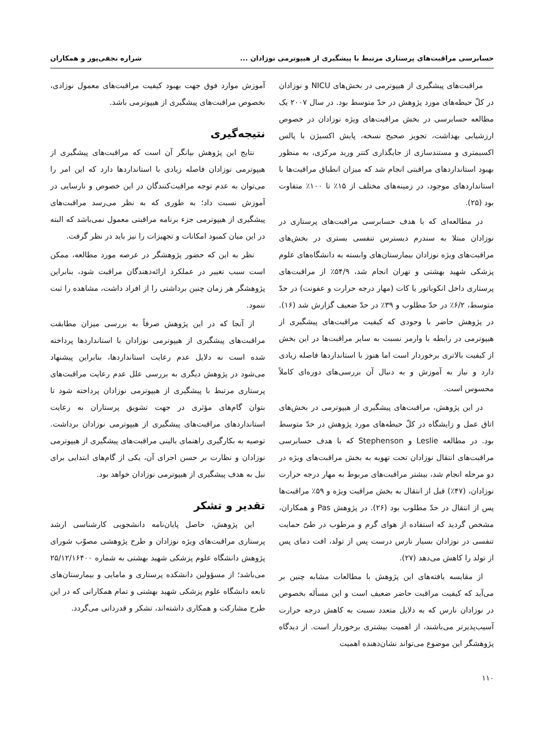حسابرسی مراقبت‌های پرستاری مرتبط با پیشگیری از هیپوترمی نوزادان ... شراره نجفی‌پور و همکاران
مراقبت‌های پیشگیری از هیپوترمی در بخش‌های NICU و نوزادان در کلّ حیطه‌های مورد پژوهش در حدّ متوسط بود. در سال ۲۰۰۷ یک مطالعه حسابرسی در بخش مراقبت‌های ویژه نوزادان در خصوص ارزشیابی بهداشت، تجویز صحیح نسخه، پایش اکسیژن با پالس اکسیمتری و مستندسازی از جایگذاری کتتر ورید مرکزی، به منظور بهبود استانداردهای مراقبتی انجام شد که میزان انطباق مراقبت‌ها با استانداردهای موجود، در زمینه‌های مختلف از ۱۵٪ تا ۱۰۰٪ متفاوت بود (۲۵).
در مطالعه‌ای که با هدف حسابرسی مراقبت‌های پرستاری در نوزادان مبتلا به سندرم دیسترس تنفسی بستری در بخش‌های مراقبت‌های ویژه نوزادان بیمارستان‌های وابسته به دانشگاه‌های علوم پزشکی شهید بهشتی و تهران انجام شد، ۵۴/۹٪ از مراقبت‌های پرستاری داخل انکوباتور یا کات (مهار درجه حرارت و عفونت) در حدّ متوسط، ۶/۲٪ در حدّ مطلوب و ۳۹٪ در حدّ ضعیف گزارش شد (۱۶). در پژوهش حاضر با وجودی که کیفیت مراقبت‌های پیشگیری از هیپوترمی در رابطه با وارمر نسبت به سایر مراقبت‌ها در این بخش از کیفیت بالاتری برخوردار است اما هنوز با استانداردها فاصله زیادی دارد و نیاز به آموزش و به دنبال آن بررسی‌های دوره‌ای کاملاً محسوس است.
در این پژوهش، مراقبت‌های پیشگیری از هیپوترمی در بخش‌های اتاق عمل و زایشگاه در کلّ حیطه‌های مورد پژوهش در حدّ متوسط بود. در مطالعه Leslie و Stephenson که با هدف حسابرسی مراقبت‌های انتقال نوزادان تحت تهویه به بخش مراقبت‌های ویژه در دو مرحله انجام شد، بیشتر مراقبت‌های مربوط به مهار درجه حرارت نوزادان، (۴۷٪) قبل از انتقال به بخش مراقبت ویژه و ۵۹٪ مراقبت‌ها پس از انتقال در حدّ مطلوب بود (۲۶). در پژوهش Pas و همکاران، مشخص گردید که استفاده از هوای گرم و مرطوب در طیّ حمایت تنفسی در نوزادان بسیار نارس درست پس از تولد، افت دمای پس از تولد را کاهش می‌دهد (۲۷).
از مقایسه یافته‌های این پژوهش با مطالعات مشابه چنین بر می‌آید که کیفیت مراقبت حاضر ضعیف است و این مسأله بخصوص در نوزادان نارس که به دلایل متعدد نسبت به کاهش درجه حرارت آسیب‌پذیرتر می‌باشند، از اهمیت بیشتری برخوردار است. از دیدگاه پژوهشگر این موضوع می‌تواند نشان‌دهنده اهمیت
آموزش موارد فوق جهت بهبود کیفیت مراقبت‌های معمول نوزادی، بخصوص مراقبت‌های پیشگیری از هیپوترمی باشد.
نتیجه‌گیری
نتایج این پژوهش بیانگر آن است که مراقبت‌های پیشگیری از هیپوترمی نوزادان فاصله زیادی با استانداردها دارد که این امر را می‌توان به عدم توجه مراقبت‌کنندگان در این خصوص و نارسایی در آموزش نسبت داد؛ به طوری که به نظر می‌رسد مراقبت‌های پیشگیری از هیپوترمی جزء برنامه مراقبتی معمول نمی‌باشد که البته در این میان کمبود امکانات و تجهیزات را نیز باید در نظر گرفت.
نظر به این که حضور پژوهشگر در عرصه مورد مطالعه، ممکن است سبب تغییر در عملکرد ارائه‌دهندگان مراقبت شود، بنابراین پژوهشگر هر زمان چنین برداشتی را از افراد داشت، مشاهده را ثبت ننمود.
از آنجا که در این پژوهش صرفاً به بررسی میزان مطابقت مراقبت‌های پیشگیری از هیپوترمی نوزادان با استانداردها پرداخته شده است نه دلایل عدم رعایت استانداردها، بنابراین پیشنهاد می‌شود در پژوهش دیگری به بررسی علل عدم رعایت مراقبت‌های پرستاری مرتبط با پیشگیری از هیپوترمی نوزادان پرداخته شود تا بتوان گام‌های مؤثری در جهت تشویق پرستاران به رعایت استانداردهای مراقبت‌های پیشگیری از هیپوترمی نوزادان برداشت. توصیه به بکارگیری راهنمای بالینی مراقبت‌های پیشگیری از هیپوترمی نوزادان و نظارت بر حسن اجرای آن، یکی از گام‌های ابتدایی برای نیل به هدف پیشگیری از هیپوترمی نوزادان خواهد بود.
تقدیر و تشکر
این پژوهش، حاصل پایان‌نامه دانشجویی کارشناسی ارشد پرستاری مراقبت‌های ویژه نوزادان و طرح پژوهشی مصوّب شورای پژوهش دانشگاه علوم پزشکی شهید بهشتی به شماره ۲۵/۱۲/۱۶۴۰۰ می‌باشد؛ از مسؤولین دانشکده پرستاری و مامایی و بیمارستان‌های تابعه دانشگاه علوم پزشکی شهید بهشتی و تمام همکارانی که در این طرح مشارکت و همکاری داشته‌اند، تشکر و قدردانی می‌گردد.
۱۱۰